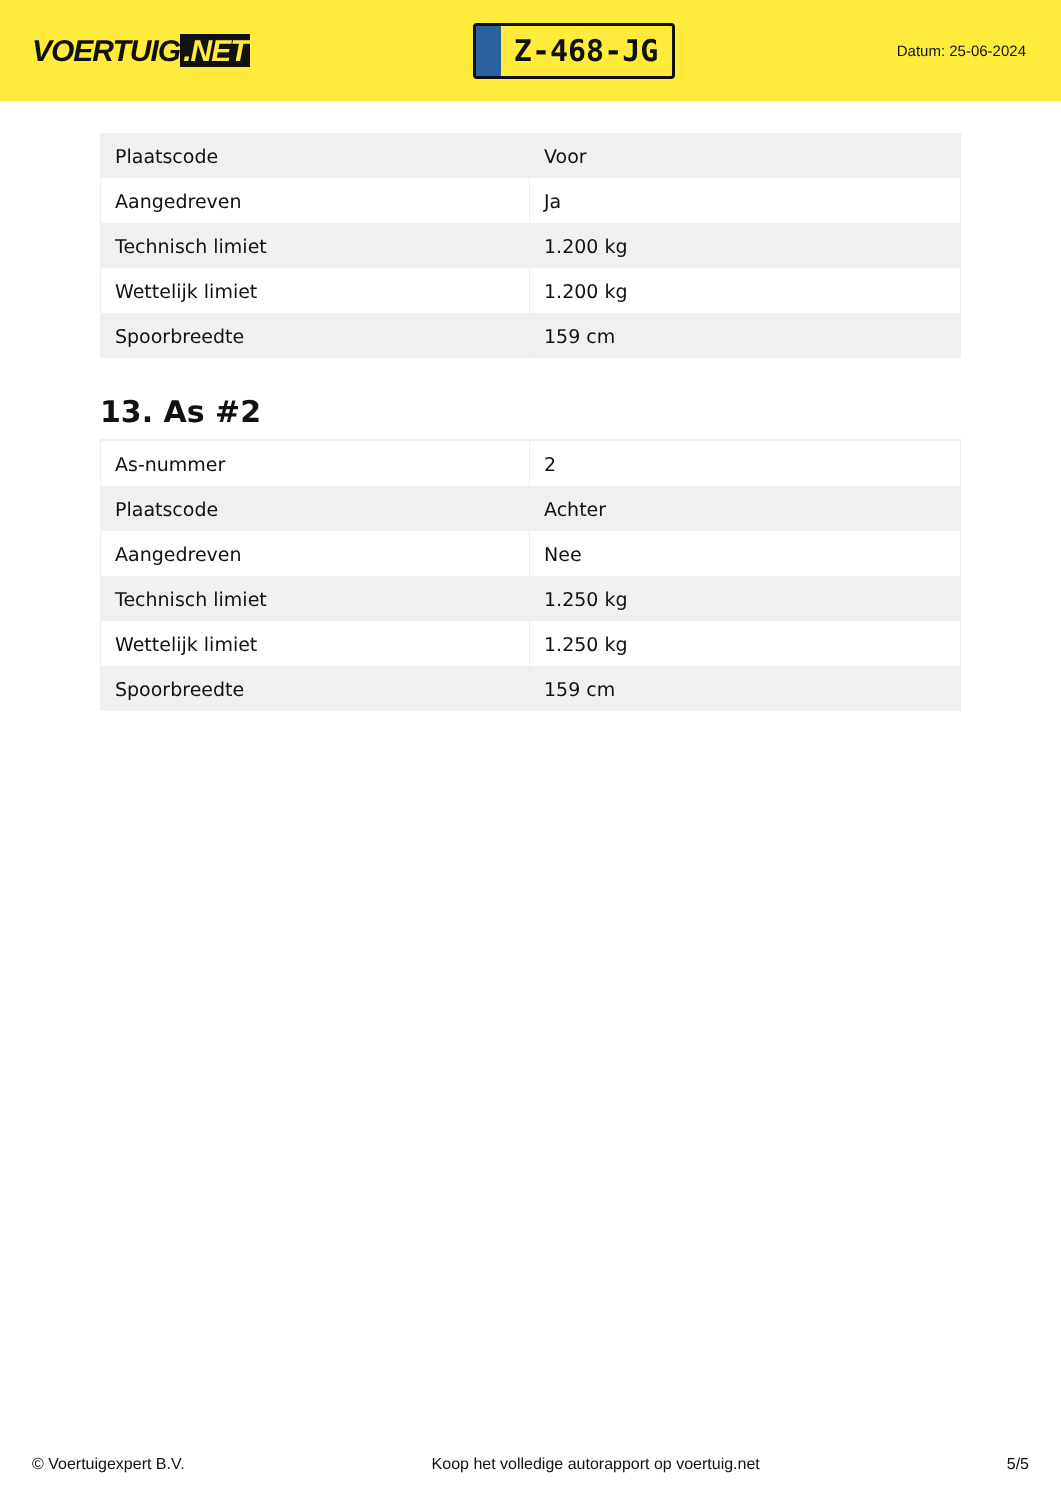VOERTUIG.NET
Z-468-JG
Datum: 25-06-2024
| Plaatscode | Voor |
| Aangedreven | Ja |
| Technisch limiet | 1.200 kg |
| Wettelijk limiet | 1.200 kg |
| Spoorbreedte | 159 cm |
13. As #2
| As-nummer | 2 |
| Plaatscode | Achter |
| Aangedreven | Nee |
| Technisch limiet | 1.250 kg |
| Wettelijk limiet | 1.250 kg |
| Spoorbreedte | 159 cm |
© Voertuigexpert B.V. Koop het volledige autorapport op voertuig.net 5/5